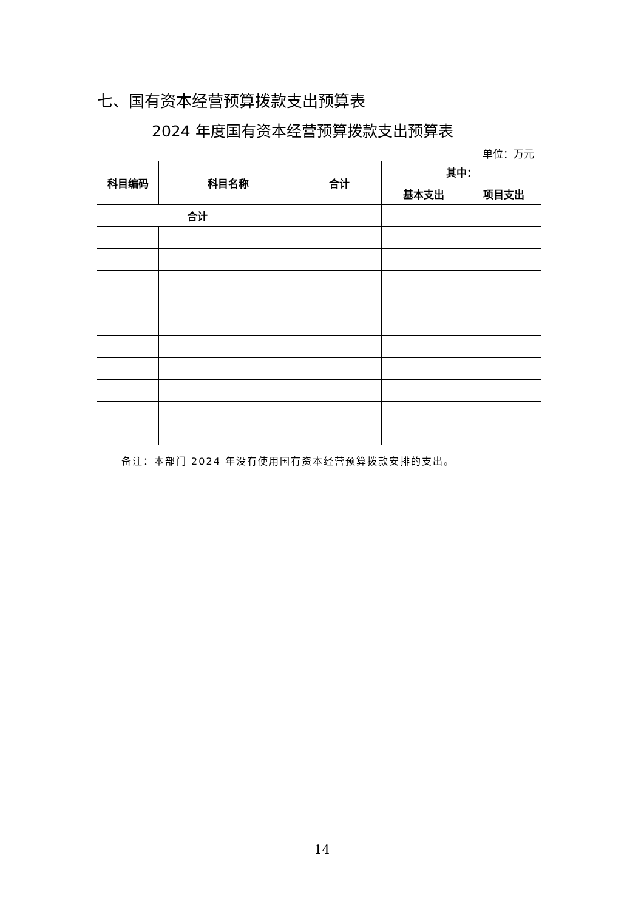七、国有资本经营预算拨款支出预算表
2024 年度国有资本经营预算拨款支出预算表
单位：万元
| 科目编码 | 科目名称 | 合计 | 其中： | |
| --- | --- | --- | --- | --- |
| | | | 基本支出 | 项目支出 |
| 合计 | | | | |
备注：本部门 2024 年没有使用国有资本经营预算拨款安排的支出。
14